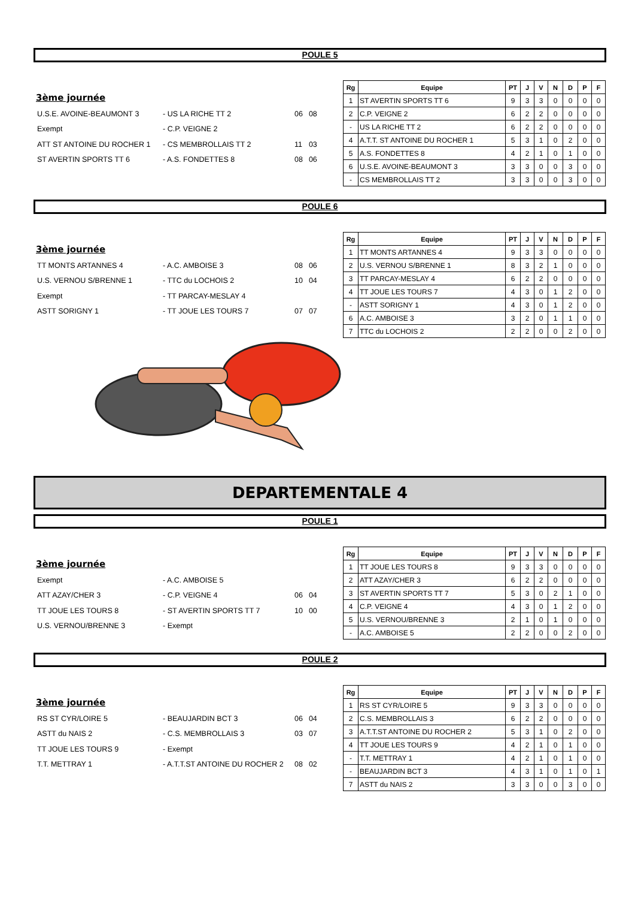POULE 5
3ème journée
| U.S.E. AVOINE-BEAUMONT 3 | - US LA RICHE TT 2 | 06 | 08 |
| Exempt | - C.P. VEIGNE 2 | | |
| ATT ST ANTOINE DU ROCHER 1 | - CS MEMBROLLAIS TT 2 | 11 | 03 |
| ST AVERTIN SPORTS TT 6 | - A.S. FONDETTES 8 | 08 | 06 |
| Rg | Equipe | PT | J | V | N | D | P | F |
| --- | --- | --- | --- | --- | --- | --- | --- | --- |
| 1 | ST AVERTIN SPORTS TT 6 | 9 | 3 | 3 | 0 | 0 | 0 | 0 |
| 2 | C.P. VEIGNE 2 | 6 | 2 | 2 | 0 | 0 | 0 | 0 |
| - | US LA RICHE TT 2 | 6 | 2 | 2 | 0 | 0 | 0 | 0 |
| 4 | A.T.T. ST ANTOINE DU ROCHER 1 | 5 | 3 | 1 | 0 | 2 | 0 | 0 |
| 5 | A.S. FONDETTES 8 | 4 | 2 | 1 | 0 | 1 | 0 | 0 |
| 6 | U.S.E. AVOINE-BEAUMONT 3 | 3 | 3 | 0 | 0 | 3 | 0 | 0 |
| - | CS MEMBROLLAIS TT 2 | 3 | 3 | 0 | 0 | 3 | 0 | 0 |
POULE 6
3ème journée
| TT MONTS ARTANNES 4 | - A.C. AMBOISE 3 | 08 | 06 |
| U.S. VERNOU S/BRENNE 1 | - TTC du LOCHOIS 2 | 10 | 04 |
| Exempt | - TT PARCAY-MESLAY 4 | | |
| ASTT SORIGNY 1 | - TT JOUE LES TOURS 7 | 07 | 07 |
| Rg | Equipe | PT | J | V | N | D | P | F |
| --- | --- | --- | --- | --- | --- | --- | --- | --- |
| 1 | TT MONTS ARTANNES 4 | 9 | 3 | 3 | 0 | 0 | 0 | 0 |
| 2 | U.S. VERNOU S/BRENNE 1 | 8 | 3 | 2 | 1 | 0 | 0 | 0 |
| 3 | TT PARCAY-MESLAY 4 | 6 | 2 | 2 | 0 | 0 | 0 | 0 |
| 4 | TT JOUE LES TOURS 7 | 4 | 3 | 0 | 1 | 2 | 0 | 0 |
| - | ASTT SORIGNY 1 | 4 | 3 | 0 | 1 | 2 | 0 | 0 |
| 6 | A.C. AMBOISE 3 | 3 | 2 | 0 | 1 | 1 | 0 | 0 |
| 7 | TTC du LOCHOIS 2 | 2 | 2 | 0 | 0 | 2 | 0 | 0 |
DEPARTEMENTALE 4
POULE 1
3ème journée
| Exempt | - A.C. AMBOISE 5 | | |
| ATT AZAY/CHER 3 | - C.P. VEIGNE 4 | 06 | 04 |
| TT JOUE LES TOURS 8 | - ST AVERTIN SPORTS TT 7 | 10 | 00 |
| U.S. VERNOU/BRENNE 3 | - Exempt | | |
| Rg | Equipe | PT | J | V | N | D | P | F |
| --- | --- | --- | --- | --- | --- | --- | --- | --- |
| 1 | TT JOUE LES TOURS 8 | 9 | 3 | 3 | 0 | 0 | 0 | 0 |
| 2 | ATT AZAY/CHER 3 | 6 | 2 | 2 | 0 | 0 | 0 | 0 |
| 3 | ST AVERTIN SPORTS TT 7 | 5 | 3 | 0 | 2 | 1 | 0 | 0 |
| 4 | C.P. VEIGNE 4 | 4 | 3 | 0 | 1 | 2 | 0 | 0 |
| 5 | U.S. VERNOU/BRENNE 3 | 2 | 1 | 0 | 1 | 0 | 0 | 0 |
| - | A.C. AMBOISE 5 | 2 | 2 | 0 | 0 | 2 | 0 | 0 |
POULE 2
3ème journée
| RS ST CYR/LOIRE 5 | - BEAUJARDIN BCT 3 | 06 | 04 |
| ASTT du NAIS 2 | - C.S. MEMBROLLAIS 3 | 03 | 07 |
| TT JOUE LES TOURS 9 | - Exempt | | |
| T.T. METTRAY 1 | - A.T.T.ST ANTOINE DU ROCHER 2 | 08 | 02 |
| Rg | Equipe | PT | J | V | N | D | P | F |
| --- | --- | --- | --- | --- | --- | --- | --- | --- |
| 1 | RS ST CYR/LOIRE 5 | 9 | 3 | 3 | 0 | 0 | 0 | 0 |
| 2 | C.S. MEMBROLLAIS 3 | 6 | 2 | 2 | 0 | 0 | 0 | 0 |
| 3 | A.T.T.ST ANTOINE DU ROCHER 2 | 5 | 3 | 1 | 0 | 2 | 0 | 0 |
| 4 | TT JOUE LES TOURS 9 | 4 | 2 | 1 | 0 | 1 | 0 | 0 |
| - | T.T. METTRAY 1 | 4 | 2 | 1 | 0 | 1 | 0 | 0 |
| - | BEAUJARDIN BCT 3 | 4 | 3 | 1 | 0 | 1 | 0 | 1 |
| 7 | ASTT du NAIS 2 | 3 | 3 | 0 | 0 | 3 | 0 | 0 |